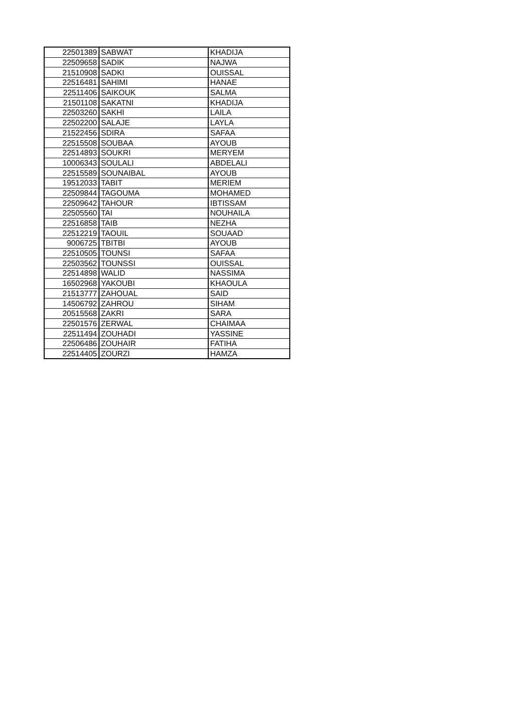| 22501389 | SABWAT | KHADIJA |
| 22509658 | SADIK | NAJWA |
| 21510908 | SADKI | OUISSAL |
| 22516481 | SAHIMI | HANAE |
| 22511406 | SAIKOUK | SALMA |
| 21501108 | SAKATNI | KHADIJA |
| 22503260 | SAKHI | LAILA |
| 22502200 | SALAJE | LAYLA |
| 21522456 | SDIRA | SAFAA |
| 22515508 | SOUBAA | AYOUB |
| 22514893 | SOUKRI | MERYEM |
| 10006343 | SOULALI | ABDELALI |
| 22515589 | SOUNAIBAL | AYOUB |
| 19512033 | TABIT | MERIEM |
| 22509844 | TAGOUMA | MOHAMED |
| 22509642 | TAHOUR | IBTISSAM |
| 22505560 | TAI | NOUHAILA |
| 22516858 | TAIB | NEZHA |
| 22512219 | TAOUIL | SOUAAD |
| 9006725 | TBITBI | AYOUB |
| 22510505 | TOUNSI | SAFAA |
| 22503562 | TOUNSSI | OUISSAL |
| 22514898 | WALID | NASSIMA |
| 16502968 | YAKOUBI | KHAOULA |
| 21513777 | ZAHOUAL | SAID |
| 14506792 | ZAHROU | SIHAM |
| 20515568 | ZAKRI | SARA |
| 22501576 | ZERWAL | CHAIMAA |
| 22511494 | ZOUHADI | YASSINE |
| 22506486 | ZOUHAIR | FATIHA |
| 22514405 | ZOURZI | HAMZA |